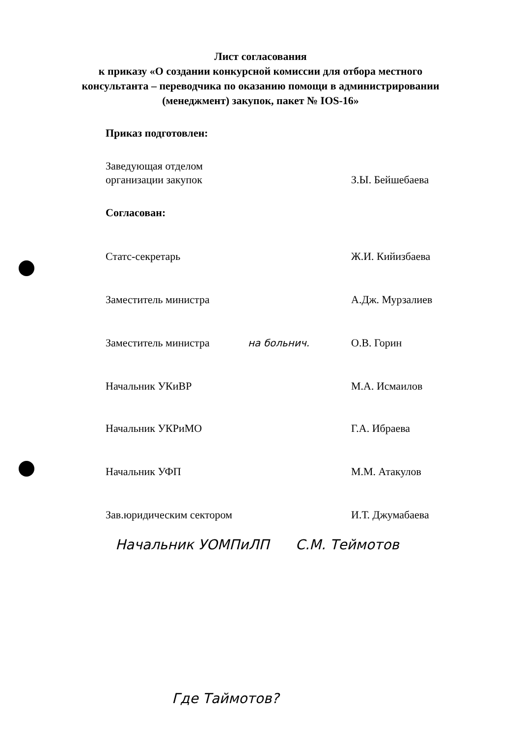Лист согласования
к приказу «О создании конкурсной комиссии для отбора местного
консультанта – переводчика по оказанию помощи в администрировании
(менеджмент) закупок, пакет № IOS-16»
Приказ подготовлен:
Заведующая отделом
организации закупок
З.Ы. Бейшебаева
Согласован:
Статс-секретарь Ж.И. Кийизбаева
Заместитель министра А.Дж. Мурзалиев
Заместитель министра на больнич. О.В. Горин
Начальник УКиВР М.А. Исмаилов
Начальник УКРиМО Г.А. Ибраева
Начальник УФП М.М. Атакулов
Зав.юридическим сектором
И.Т. Джумабаева
Начальник УОМПиЛП С.М. Теймотов
Где Таймотов?